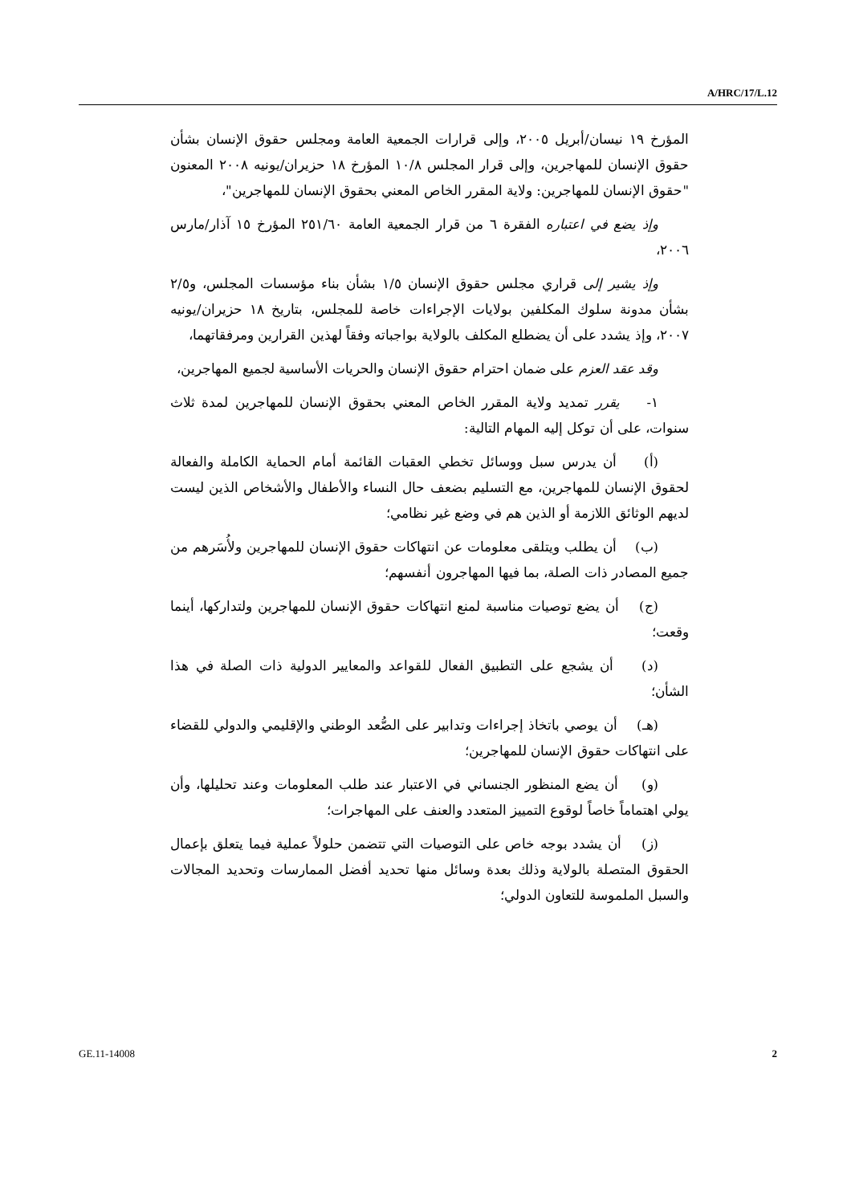A/HRC/17/L.12
المؤرخ ١٩ نيسان/أبريل ٢٠٠٥، وإلى قرارات الجمعية العامة ومجلس حقوق الإنسان بشأن حقوق الإنسان للمهاجرين، وإلى قرار المجلس ١٠/٨ المؤرخ ١٨ حزيران/يونيه ٢٠٠٨ المعنون "حقوق الإنسان للمهاجرين: ولاية المقرر الخاص المعني بحقوق الإنسان للمهاجرين"،
وإذ يضع في اعتباره الفقرة ٦ من قرار الجمعية العامة ٢٥١/٦٠ المؤرخ ١٥ آذار/مارس ٢٠٠٦،
وإذ يشير إلى قراري مجلس حقوق الإنسان ١/٥ بشأن بناء مؤسسات المجلس، و٢/٥ بشأن مدونة سلوك المكلفين بولايات الإجراءات خاصة للمجلس، بتاريخ ١٨ حزيران/يونيه ٢٠٠٧، وإذ يشدد على أن يضطلع المكلف بالولاية بواجباته وفقاً لهذين القرارين ومرفقاتهما،
وقد عقد العزم على ضمان احترام حقوق الإنسان والحريات الأساسية لجميع المهاجرين،
١- يقرر تمديد ولاية المقرر الخاص المعني بحقوق الإنسان للمهاجرين لمدة ثلاث سنوات، على أن توكل إليه المهام التالية:
(أ) أن يدرس سبل ووسائل تخطي العقبات القائمة أمام الحماية الكاملة والفعالة لحقوق الإنسان للمهاجرين، مع التسليم بضعف حال النساء والأطفال والأشخاص الذين ليست لديهم الوثائق اللازمة أو الذين هم في وضع غير نظامي؛
(ب) أن يطلب ويتلقى معلومات عن انتهاكات حقوق الإنسان للمهاجرين ولأُسَرهم من جميع المصادر ذات الصلة، بما فيها المهاجرون أنفسهم؛
(ج) أن يضع توصيات مناسبة لمنع انتهاكات حقوق الإنسان للمهاجرين ولتداركها، أينما وقعت؛
(د) أن يشجع على التطبيق الفعال للقواعد والمعايير الدولية ذات الصلة في هذا الشأن؛
(هـ) أن يوصي باتخاذ إجراءات وتدابير على الصُّعد الوطني والإقليمي والدولي للقضاء على انتهاكات حقوق الإنسان للمهاجرين؛
(و) أن يضع المنظور الجنساني في الاعتبار عند طلب المعلومات وعند تحليلها، وأن يولي اهتماماً خاصاً لوقوع التمييز المتعدد والعنف على المهاجرات؛
(ز) أن يشدد بوجه خاص على التوصيات التي تتضمن حلولاً عملية فيما يتعلق بإعمال الحقوق المتصلة بالولاية وذلك بعدة وسائل منها تحديد أفضل الممارسات وتحديد المجالات والسبل الملموسة للتعاون الدولي؛
GE.11-14008 2